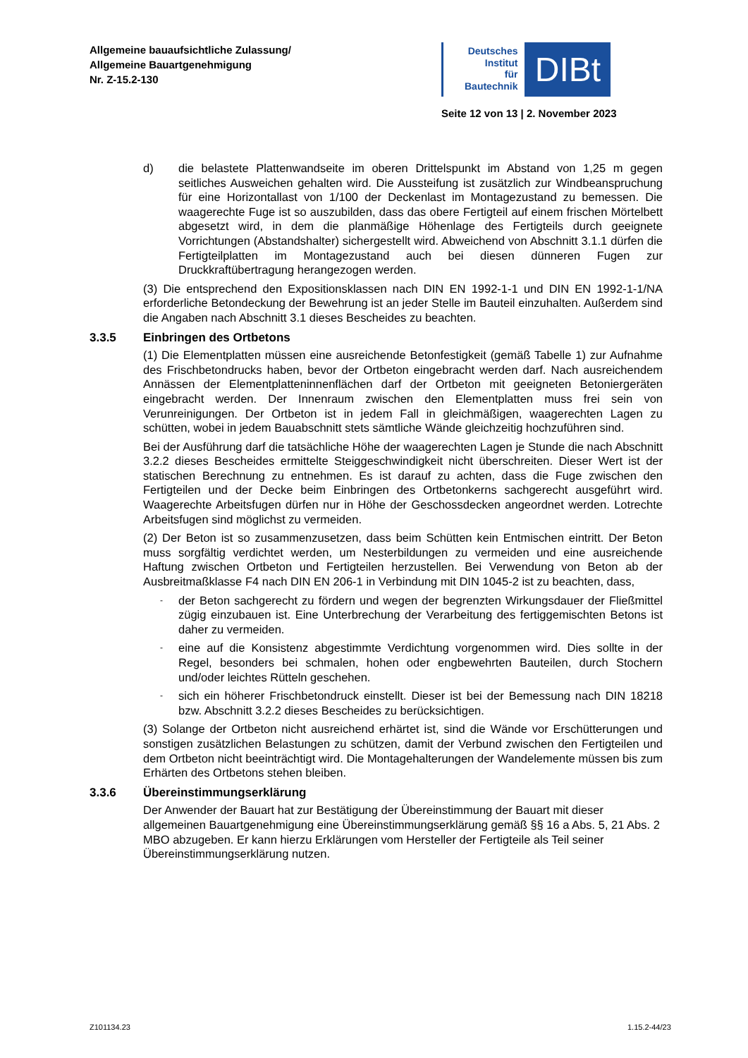Allgemeine bauaufsichtliche Zulassung/
Allgemeine Bauartgenehmigung
Nr. Z-15.2-130
Deutsches
Institut
für
Bautechnik
DIBt
Seite 12 von 13 | 2. November 2023
d) die belastete Plattenwandseite im oberen Drittelspunkt im Abstand von 1,25 m gegen seitliches Ausweichen gehalten wird. Die Aussteifung ist zusätzlich zur Windbeanspruchung für eine Horizontallast von 1/100 der Deckenlast im Montagezustand zu bemessen. Die waagerechte Fuge ist so auszubilden, dass das obere Fertigteil auf einem frischen Mörtelbett abgesetzt wird, in dem die planmäßige Höhenlage des Fertigteils durch geeignete Vorrichtungen (Abstandshalter) sichergestellt wird. Abweichend von Abschnitt 3.1.1 dürfen die Fertigteilplatten im Montagezustand auch bei diesen dünneren Fugen zur Druckkraftübertragung herangezogen werden.
(3) Die entsprechend den Expositionsklassen nach DIN EN 1992-1-1 und DIN EN 1992-1-1/NA erforderliche Betondeckung der Bewehrung ist an jeder Stelle im Bauteil einzuhalten. Außerdem sind die Angaben nach Abschnitt 3.1 dieses Bescheides zu beachten.
3.3.5 Einbringen des Ortbetons
(1) Die Elementplatten müssen eine ausreichende Betonfestigkeit (gemäß Tabelle 1) zur Aufnahme des Frischbetondrucks haben, bevor der Ortbeton eingebracht werden darf. Nach ausreichendem Annässen der Elementplatteninnenflächen darf der Ortbeton mit geeigneten Betoniergeräten eingebracht werden. Der Innenraum zwischen den Elementplatten muss frei sein von Verunreinigungen. Der Ortbeton ist in jedem Fall in gleichmäßigen, waagerechten Lagen zu schütten, wobei in jedem Bauabschnitt stets sämtliche Wände gleichzeitig hochzuführen sind.
Bei der Ausführung darf die tatsächliche Höhe der waagerechten Lagen je Stunde die nach Abschnitt 3.2.2 dieses Bescheides ermittelte Steiggeschwindigkeit nicht überschreiten. Dieser Wert ist der statischen Berechnung zu entnehmen. Es ist darauf zu achten, dass die Fuge zwischen den Fertigteilen und der Decke beim Einbringen des Ortbetonkerns sachgerecht ausgeführt wird. Waagerechte Arbeitsfugen dürfen nur in Höhe der Geschossdecken angeordnet werden. Lotrechte Arbeitsfugen sind möglichst zu vermeiden.
(2) Der Beton ist so zusammenzusetzen, dass beim Schütten kein Entmischen eintritt. Der Beton muss sorgfältig verdichtet werden, um Nesterbildungen zu vermeiden und eine ausreichende Haftung zwischen Ortbeton und Fertigteilen herzustellen. Bei Verwendung von Beton ab der Ausbreitmaßklasse F4 nach DIN EN 206-1 in Verbindung mit DIN 1045-2 ist zu beachten, dass,
-
der Beton sachgerecht zu fördern und wegen der begrenzten Wirkungsdauer der Fließmittel zügig einzubauen ist. Eine Unterbrechung der Verarbeitung des fertiggemischten Betons ist daher zu vermeiden.
-
eine auf die Konsistenz abgestimmte Verdichtung vorgenommen wird. Dies sollte in der Regel, besonders bei schmalen, hohen oder engbewehrten Bauteilen, durch Stochern und/oder leichtes Rütteln geschehen.
-
sich ein höherer Frischbetondruck einstellt. Dieser ist bei der Bemessung nach DIN 18218 bzw. Abschnitt 3.2.2 dieses Bescheides zu berücksichtigen.
(3) Solange der Ortbeton nicht ausreichend erhärtet ist, sind die Wände vor Erschütterungen und sonstigen zusätzlichen Belastungen zu schützen, damit der Verbund zwischen den Fertigteilen und dem Ortbeton nicht beeinträchtigt wird. Die Montagehalterungen der Wandelemente müssen bis zum Erhärten des Ortbetons stehen bleiben.
3.3.6 Übereinstimmungserklärung
Der Anwender der Bauart hat zur Bestätigung der Übereinstimmung der Bauart mit dieser allgemeinen Bauartgenehmigung eine Übereinstimmungserklärung gemäß §§ 16 a Abs. 5, 21 Abs. 2 MBO abzugeben. Er kann hierzu Erklärungen vom Hersteller der Fertigteile als Teil seiner Übereinstimmungserklärung nutzen.
Z101134.23 1.15.2-44/23